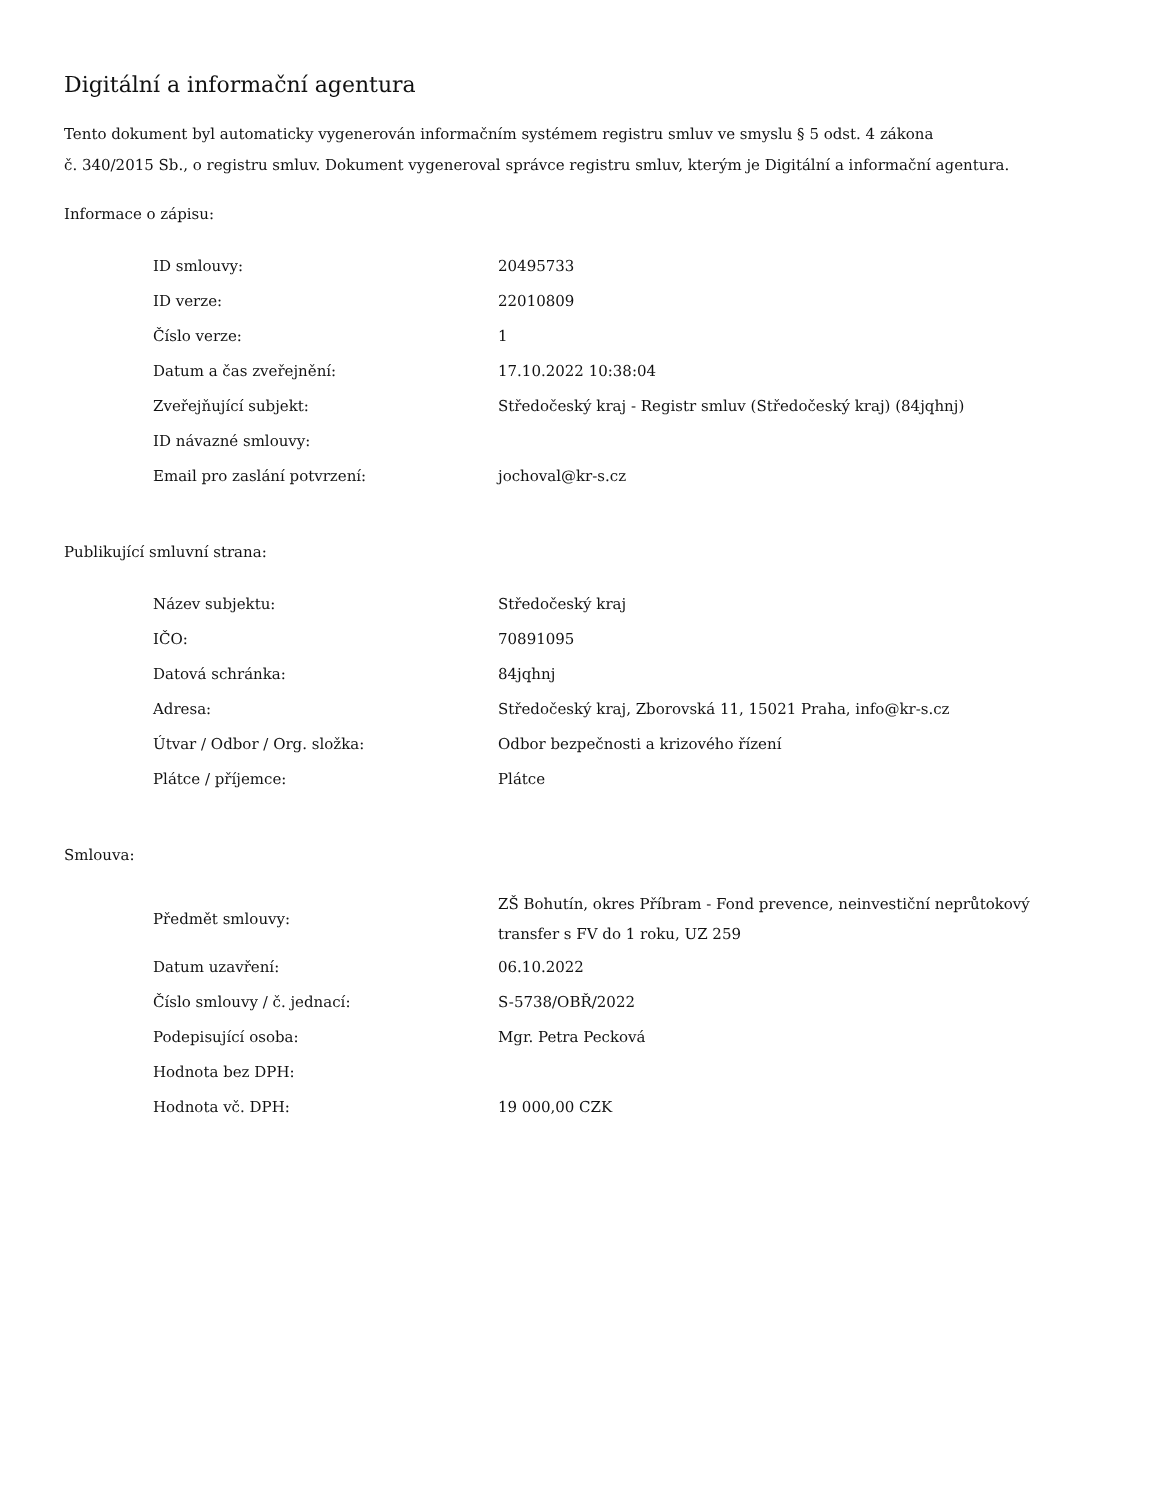Digitální a informační agentura
Tento dokument byl automaticky vygenerován informačním systémem registru smluv ve smyslu § 5 odst. 4 zákona
č. 340/2015 Sb., o registru smluv. Dokument vygeneroval správce registru smluv, kterým je Digitální a informační agentura.
Informace o zápisu:
| ID smlouvy: | 20495733 |
| ID verze: | 22010809 |
| Číslo verze: | 1 |
| Datum a čas zveřejnění: | 17.10.2022 10:38:04 |
| Zveřejňující subjekt: | Středočeský kraj - Registr smluv (Středočeský kraj) (84jqhnj) |
| ID návazné smlouvy: | |
| Email pro zaslání potvrzení: | jochoval@kr-s.cz |
Publikující smluvní strana:
| Název subjektu: | Středočeský kraj |
| IČO: | 70891095 |
| Datová schránka: | 84jqhnj |
| Adresa: | Středočeský kraj, Zborovská 11, 15021 Praha, info@kr-s.cz |
| Útvar / Odbor / Org. složka: | Odbor bezpečnosti a krizového řízení |
| Plátce / příjemce: | Plátce |
Smlouva:
| Předmět smlouvy: | ZŠ Bohutín, okres Příbram - Fond prevence, neinvestiční neprůtokový transfer s FV do 1 roku, UZ 259 |
| Datum uzavření: | 06.10.2022 |
| Číslo smlouvy / č. jednací: | S-5738/OBŘ/2022 |
| Podepisující osoba: | Mgr. Petra Pecková |
| Hodnota bez DPH: | |
| Hodnota vč. DPH: | 19 000,00 CZK |